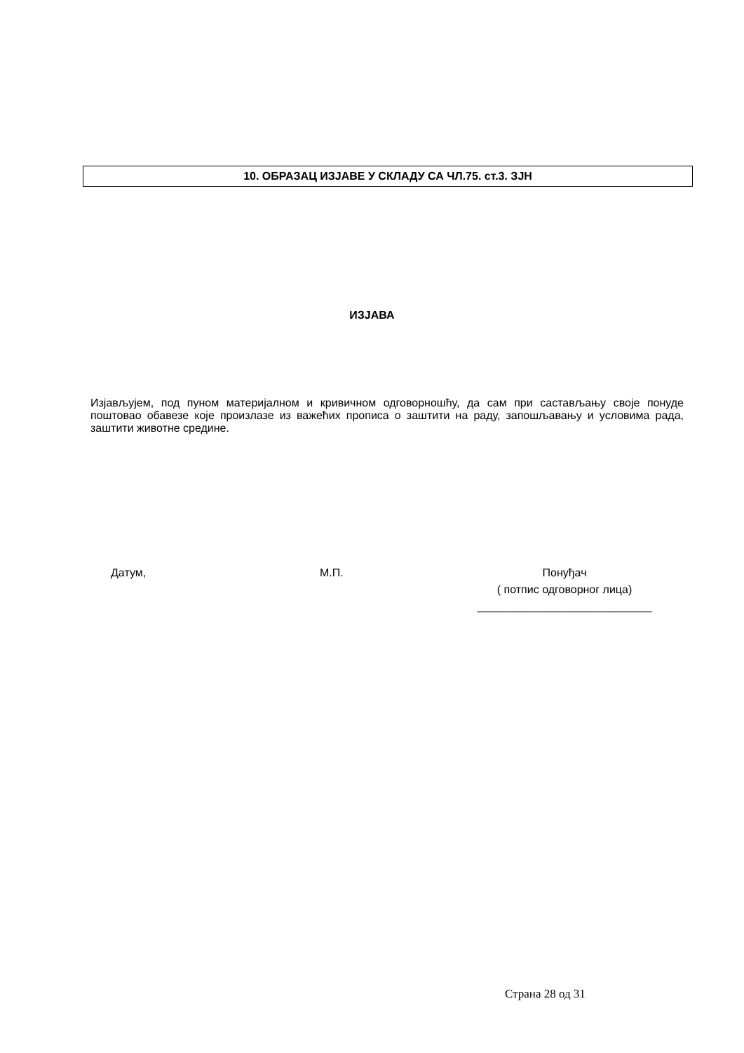10. ОБРАЗАЦ ИЗЈАВЕ У СКЛАДУ СА ЧЛ.75. ст.3. ЗЈН
ИЗЈАВА
Изјављујем, под пуном материјалном и кривичном одговорношћу, да сам при састављању своје понуде поштовао обавезе које произлазе из важећих прописа о заштити на раду, запошљавању и условима рада, заштити животне средине.
Датум, М.П.
Понуђач
( потпис одговорног лица)
____________________________
Страна 28 од 31